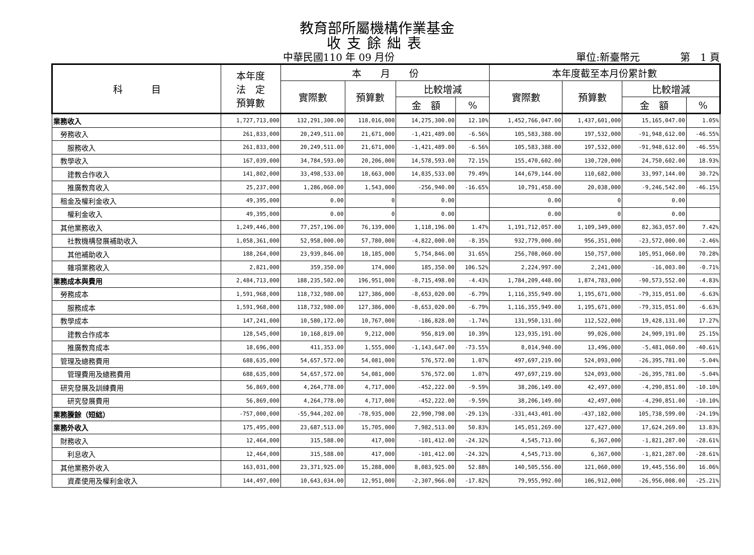教育部所屬機構作業基金
收支餘絀表
中華民國110 年 09 月份 單位:新臺幣元 第　1 頁
| 科 目 | 本年度 法 定 預算數 | 本 月 份 | | | | 本年度截至本月份累計數 | | | |
| --- | --- | --- | --- | --- | --- | --- | --- | --- | --- |
| | | 實際數 | 預算數 | 比較增減 | | 實際數 | 預算數 | 比較增減 | |
| | | | | 金 額 | % | | | 金 額 | % |
| 業務收入 | 1,727,713,000 | 132,291,300.00 | 118,016,000 | 14,275,300.00 | 12.10% | 1,452,766,047.00 | 1,437,601,000 | 15,165,047.00 | 1.05% |
| 勞務收入 | 261,833,000 | 20,249,511.00 | 21,671,000 | -1,421,489.00 | -6.56% | 105,583,388.00 | 197,532,000 | -91,948,612.00 | -46.55% |
| 服務收入 | 261,833,000 | 20,249,511.00 | 21,671,000 | -1,421,489.00 | -6.56% | 105,583,388.00 | 197,532,000 | -91,948,612.00 | -46.55% |
| 教學收入 | 167,039,000 | 34,784,593.00 | 20,206,000 | 14,578,593.00 | 72.15% | 155,470,602.00 | 130,720,000 | 24,750,602.00 | 18.93% |
| 建教合作收入 | 141,802,000 | 33,498,533.00 | 18,663,000 | 14,835,533.00 | 79.49% | 144,679,144.00 | 110,682,000 | 33,997,144.00 | 30.72% |
| 推廣教育收入 | 25,237,000 | 1,286,060.00 | 1,543,000 | -256,940.00 | -16.65% | 10,791,458.00 | 20,038,000 | -9,246,542.00 | -46.15% |
| 租金及權利金收入 | 49,395,000 | 0.00 | 0 | 0.00 | | 0.00 | 0 | 0.00 | |
| 權利金收入 | 49,395,000 | 0.00 | 0 | 0.00 | | 0.00 | 0 | 0.00 | |
| 其他業務收入 | 1,249,446,000 | 77,257,196.00 | 76,139,000 | 1,118,196.00 | 1.47% | 1,191,712,057.00 | 1,109,349,000 | 82,363,057.00 | 7.42% |
| 社教機構發展補助收入 | 1,058,361,000 | 52,958,000.00 | 57,780,000 | -4,822,000.00 | -8.35% | 932,779,000.00 | 956,351,000 | -23,572,000.00 | -2.46% |
| 其他補助收入 | 188,264,000 | 23,939,846.00 | 18,185,000 | 5,754,846.00 | 31.65% | 256,708,060.00 | 150,757,000 | 105,951,060.00 | 70.28% |
| 雜項業務收入 | 2,821,000 | 359,350.00 | 174,000 | 185,350.00 | 106.52% | 2,224,997.00 | 2,241,000 | -16,003.00 | -0.71% |
| 業務成本與費用 | 2,484,713,000 | 188,235,502.00 | 196,951,000 | -8,715,498.00 | -4.43% | 1,784,209,448.00 | 1,874,783,000 | -90,573,552.00 | -4.83% |
| 勞務成本 | 1,591,968,000 | 118,732,980.00 | 127,386,000 | -8,653,020.00 | -6.79% | 1,116,355,949.00 | 1,195,671,000 | -79,315,051.00 | -6.63% |
| 服務成本 | 1,591,968,000 | 118,732,980.00 | 127,386,000 | -8,653,020.00 | -6.79% | 1,116,355,949.00 | 1,195,671,000 | -79,315,051.00 | -6.63% |
| 教學成本 | 147,241,000 | 10,580,172.00 | 10,767,000 | -186,828.00 | -1.74% | 131,950,131.00 | 112,522,000 | 19,428,131.00 | 17.27% |
| 建教合作成本 | 128,545,000 | 10,168,819.00 | 9,212,000 | 956,819.00 | 10.39% | 123,935,191.00 | 99,026,000 | 24,909,191.00 | 25.15% |
| 推廣教育成本 | 18,696,000 | 411,353.00 | 1,555,000 | -1,143,647.00 | -73.55% | 8,014,940.00 | 13,496,000 | -5,481,060.00 | -40.61% |
| 管理及總務費用 | 688,635,000 | 54,657,572.00 | 54,081,000 | 576,572.00 | 1.07% | 497,697,219.00 | 524,093,000 | -26,395,781.00 | -5.04% |
| 管理費用及總務費用 | 688,635,000 | 54,657,572.00 | 54,081,000 | 576,572.00 | 1.07% | 497,697,219.00 | 524,093,000 | -26,395,781.00 | -5.04% |
| 研究發展及訓練費用 | 56,869,000 | 4,264,778.00 | 4,717,000 | -452,222.00 | -9.59% | 38,206,149.00 | 42,497,000 | -4,290,851.00 | -10.10% |
| 研究發展費用 | 56,869,000 | 4,264,778.00 | 4,717,000 | -452,222.00 | -9.59% | 38,206,149.00 | 42,497,000 | -4,290,851.00 | -10.10% |
| 業務賸餘（短絀） | -757,000,000 | -55,944,202.00 | -78,935,000 | 22,990,798.00 | -29.13% | -331,443,401.00 | -437,182,000 | 105,738,599.00 | -24.19% |
| 業務外收入 | 175,495,000 | 23,687,513.00 | 15,705,000 | 7,982,513.00 | 50.83% | 145,051,269.00 | 127,427,000 | 17,624,269.00 | 13.83% |
| 財務收入 | 12,464,000 | 315,588.00 | 417,000 | -101,412.00 | -24.32% | 4,545,713.00 | 6,367,000 | -1,821,287.00 | -28.61% |
| 利息收入 | 12,464,000 | 315,588.00 | 417,000 | -101,412.00 | -24.32% | 4,545,713.00 | 6,367,000 | -1,821,287.00 | -28.61% |
| 其他業務外收入 | 163,031,000 | 23,371,925.00 | 15,288,000 | 8,083,925.00 | 52.88% | 140,505,556.00 | 121,060,000 | 19,445,556.00 | 16.06% |
| 資產使用及權利金收入 | 144,497,000 | 10,643,034.00 | 12,951,000 | -2,307,966.00 | -17.82% | 79,955,992.00 | 106,912,000 | -26,956,008.00 | -25.21% |